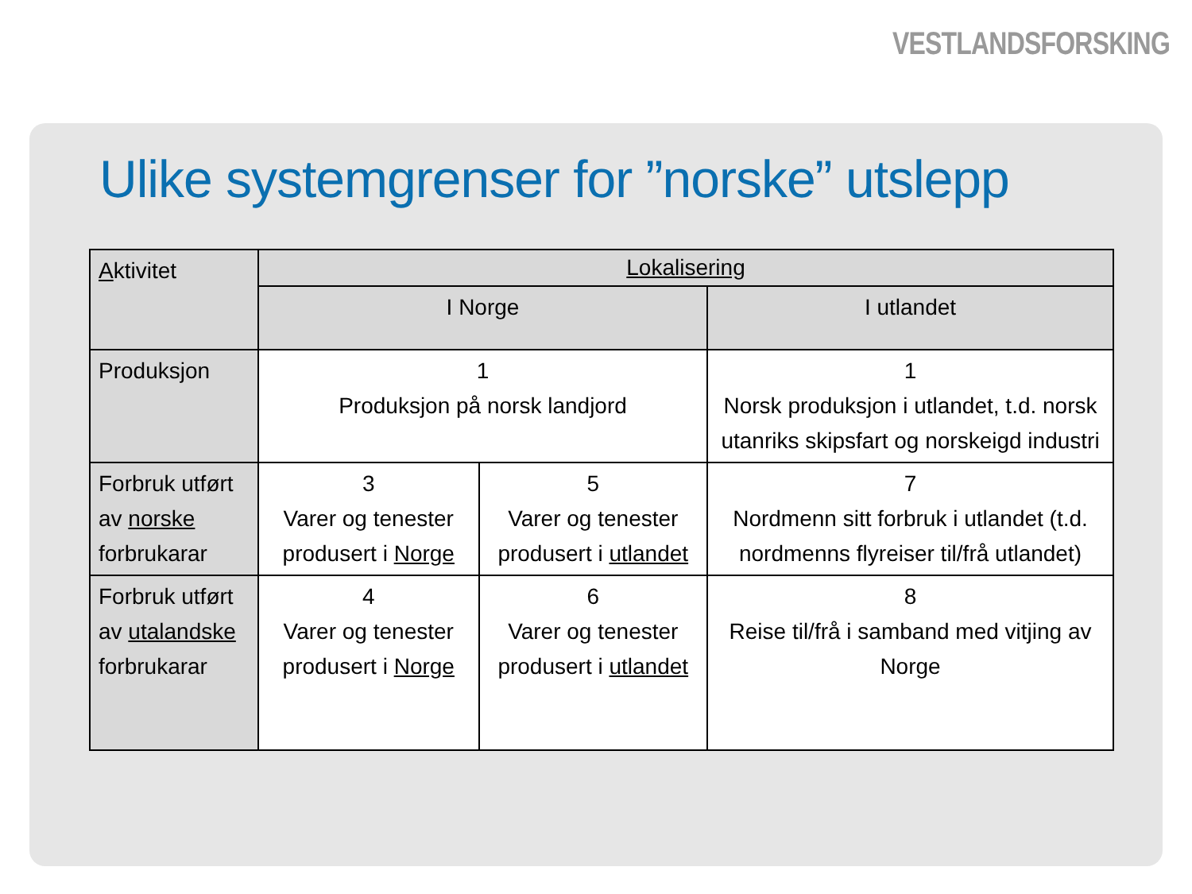VESTLANDSFORSKING
Ulike systemgrenser for ”norske” utslepp
| A ktivitet | Lokalisering | | |
| --- | --- | --- | --- |
| | I Norge | | I utlandet |
| Produksjon | 1 Produksjon på norsk landjord | | 1 Norsk produksjon i utlandet, t.d. norsk utanriks skipsfart og norskeigd industri |
| Forbruk utført av norske forbrukarar | 3 Varer og tenester produsert i Norge | 5 Varer og tenester produsert i utlandet | 7 Nordmenn sitt forbruk i utlandet (t.d. nordmenns flyreiser til/frå utlandet) |
| Forbruk utført av utalandske forbrukarar | 4 Varer og tenester produsert i Norge | 6 Varer og tenester produsert i utlandet | 8 Reise til/frå i samband med vitjing av Norge |